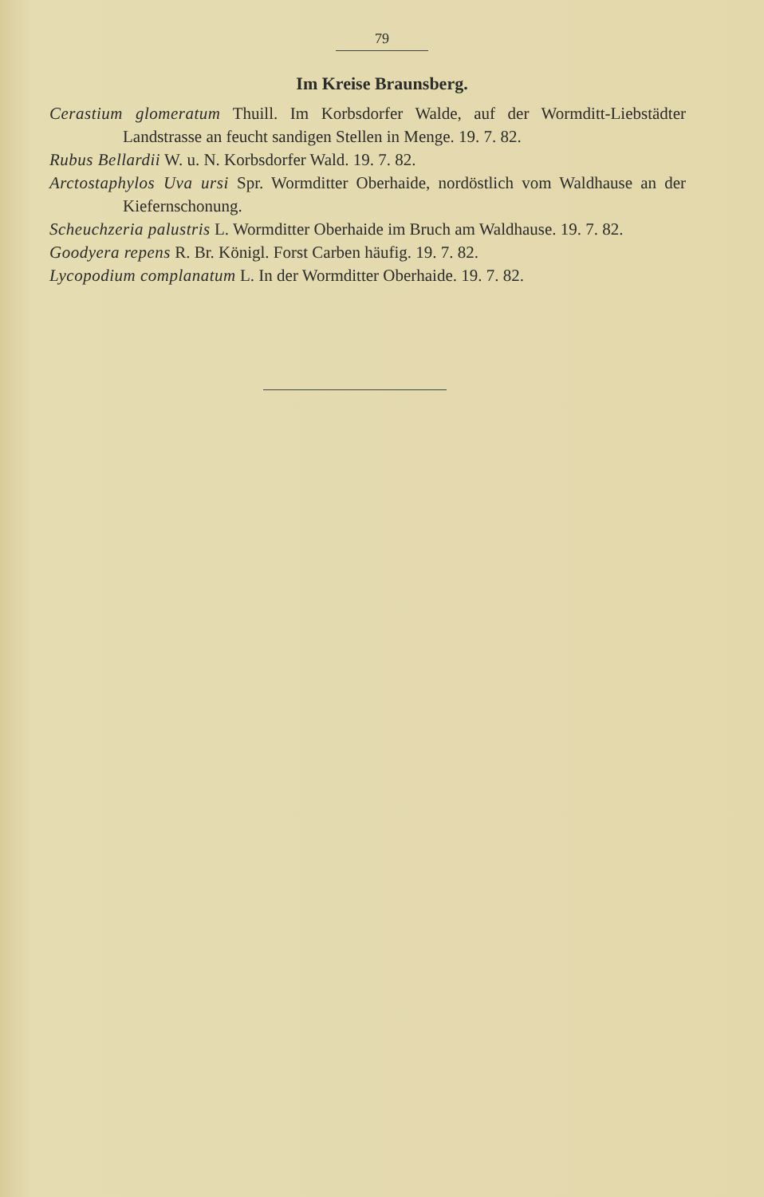79
Im Kreise Braunsberg.
Cerastium glomeratum Thuill. Im Korbsdorfer Walde, auf der Wormditt-Liebstädter Landstrasse an feucht sandigen Stellen in Menge. 19. 7. 82.
Rubus Bellardii W. u. N. Korbsdorfer Wald. 19. 7. 82.
Arctostaphylos Uva ursi Spr. Wormditter Oberhaide, nordöstlich vom Waldhause an der Kiefernschonung.
Scheuchzeria palustris L. Wormditter Oberhaide im Bruch am Waldhause. 19. 7. 82.
Goodyera repens R. Br. Königl. Forst Carben häufig. 19. 7. 82.
Lycopodium complanatum L. In der Wormditter Oberhaide. 19. 7. 82.